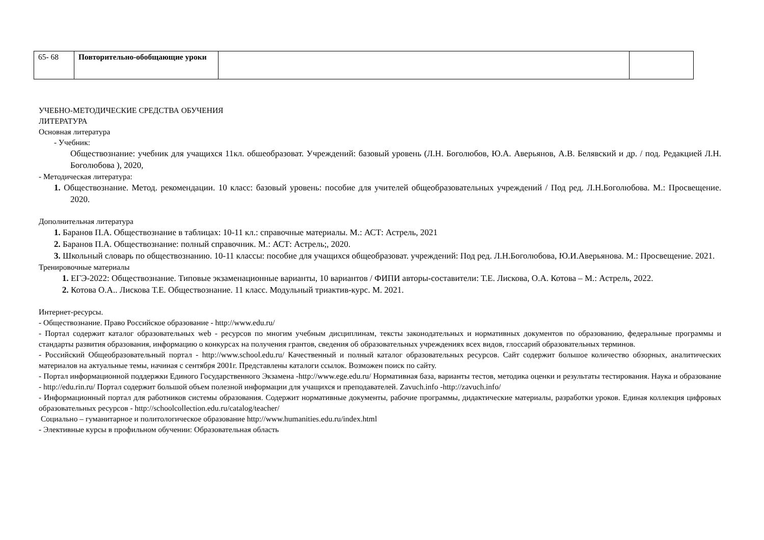| 65- 68 | Повторительно-обобщающие уроки | | |
УЧЕБНО-МЕТОДИЧЕСКИЕ СРЕДСТВА ОБУЧЕНИЯ
ЛИТЕРАТУРА
Основная литература
- Учебник:
Обществознание: учебник для учащихся 11кл. обшеобразоват. Учреждений: базовый уровень (Л.Н. Боголюбов, Ю.А. Аверьянов, А.В. Белявский и др. / под. Редакцией Л.Н. Боголюбова ), 2020,
- Методическая литература:
1. Обществознание. Метод. рекомендации. 10 класс: базовый уровень: пособие для учителей общеобразовательных учреждений / Под ред. Л.Н.Боголюбова. М.: Просвещение. 2020.
Дополнительная литература
1. Баранов П.А. Обществознание в таблицах: 10-11 кл.: справочные материалы. М.: АСТ: Астрель, 2021
2. Баранов П.А. Обществознание: полный справочник. М.: АСТ: Астрель;, 2020.
3. Школьный словарь по обществознанию. 10-11 классы: пособие для учащихся общеобразоват. учреждений: Под ред. Л.Н.Боголюбова, Ю.И.Аверьянова. М.: Просвещение. 2021.
Тренировочные материалы
1. ЕГЭ-2022: Обществознание. Типовые экзаменационные варианты, 10 вариантов / ФИПИ авторы-составители: Т.Е. Лискова, О.А. Котова – М.: Астрель, 2022.
2. Котова О.А.. Лискова Т.Е. Обществознание. 11 класс. Модульный триактив-курс. М. 2021.
Интернет-ресурсы.
- Обществознание. Право Российское образование - http://www.edu.ru/
- Портал содержит каталог образовательных web - ресурсов по многим учебным дисциплинам, тексты законодательных и нормативных документов по образованию, федеральные программы и стандарты развития образования, информацию о конкурсах на получения грантов, сведения об образовательных учреждениях всех видов, глоссарий образовательных терминов.
- Российский Общеобразовательный портал - http://www.school.edu.ru/ Качественный и полный каталог образовательных ресурсов. Сайт содержит большое количество обзорных, аналитических материалов на актуальные темы, начиная с сентября 2001г. Представлены каталоги ссылок. Возможен поиск по сайту.
- Портал информационной поддержки Единого Государственного Экзамена -http://www.ege.edu.ru/ Нормативная база, варианты тестов, методика оценки и результаты тестирования. Наука и образование - http://edu.rin.ru/ Портал содержит большой объем полезной информации для учащихся и преподавателей. Zavuch.info -http://zavuch.info/
- Информационный портал для работников системы образования. Содержит нормативные документы, рабочие программы, дидактические материалы, разработки уроков. Единая коллекция цифровых образовательных ресурсов - http://schoolcollection.edu.ru/catalog/teacher/
Социально – гуманитарное и политологическое образование http://www.humanities.edu.ru/index.html
- Элективные курсы в профильном обучении: Образовательная область